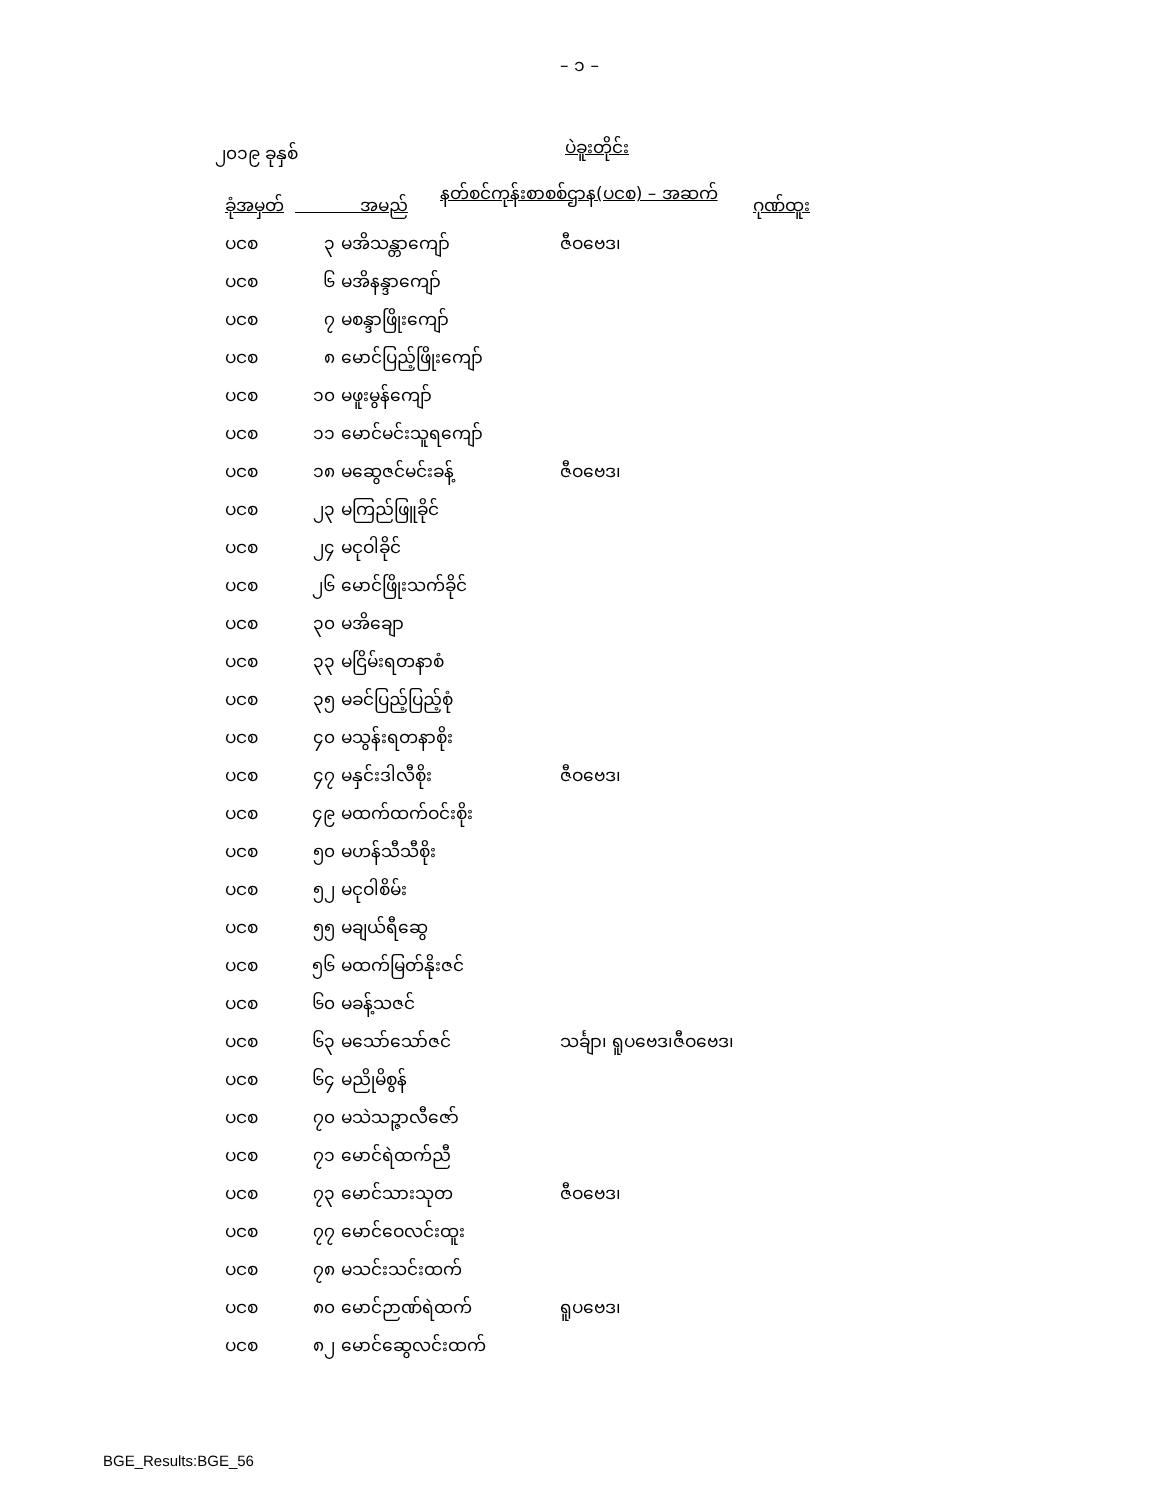– ၁ –
၂၀၁၉ ခုနှစ် ပဲခူးတိုင်း
နတ်စင်ကုန်းစာစစ်ဌာန(ပငစ) – အဆက်
| ခုံအမှတ် | အမည် | ဂုဏ်ထူး |
| --- | --- | --- |
| ပငစ | ၃ မအိသန္တာကျော် | ဇီဝဗေဒ၊ |
| ပငစ | ၆ မအိနန္ဒာကျော် | |
| ပငစ | ၇ မစန္ဒာဖြိုးကျော် | |
| ပငစ | ၈ မောင်ပြည့်ဖြိုးကျော် | |
| ပငစ | ၁၀ မဖူးမွန်ကျော် | |
| ပငစ | ၁၁ မောင်မင်းသူရကျော် | |
| ပငစ | ၁၈ မဆွေဇင်မင်းခန့် | ဇီဝဗေဒ၊ |
| ပငစ | ၂၃ မကြည်ဖြူခိုင် | |
| ပငစ | ၂၄ မငုဝါခိုင် | |
| ပငစ | ၂၆ မောင်ဖြိုးသက်ခိုင် | |
| ပငစ | ၃၀ မအိချော | |
| ပငစ | ၃၃ မငြိမ်းရတနာစံ | |
| ပငစ | ၃၅ မခင်ပြည့်ပြည့်စုံ | |
| ပငစ | ၄၀ မသွန်းရတနာစိုး | |
| ပငစ | ၄၇ မနှင်းဒါလီစိုး | ဇီဝဗေဒ၊ |
| ပငစ | ၄၉ မထက်ထက်ဝင်းစိုး | |
| ပငစ | ၅၀ မဟန်သီသီစိုး | |
| ပငစ | ၅၂ မငုဝါစိမ်း | |
| ပငစ | ၅၅ မချယ်ရီဆွေ | |
| ပငစ | ၅၆ မထက်မြတ်နိုးဇင် | |
| ပငစ | ၆၀ မခန့်သဇင် | |
| ပငစ | ၆၃ မသော်သော်ဇင် | သင်္ချာ၊ ရူပဗေဒ၊ဇီဝဗေဒ၊ |
| ပငစ | ၆၄ မညိုမိစွန် | |
| ပငစ | ၇၀ မသဲသဉ္ဇာလီဇော် | |
| ပငစ | ၇၁ မောင်ရဲထက်ညီ | |
| ပငစ | ၇၃ မောင်သားသုတ | ဇီဝဗေဒ၊ |
| ပငစ | ၇၇ မောင်ဝေလင်းထူး | |
| ပငစ | ၇၈ မသင်းသင်းထက် | |
| ပငစ | ၈၀ မောင်ဉာဏ်ရဲထက် | ရူပဗေဒ၊ |
| ပငစ | ၈၂ မောင်ဆွေလင်းထက် | |
BGE_Results:BGE_56